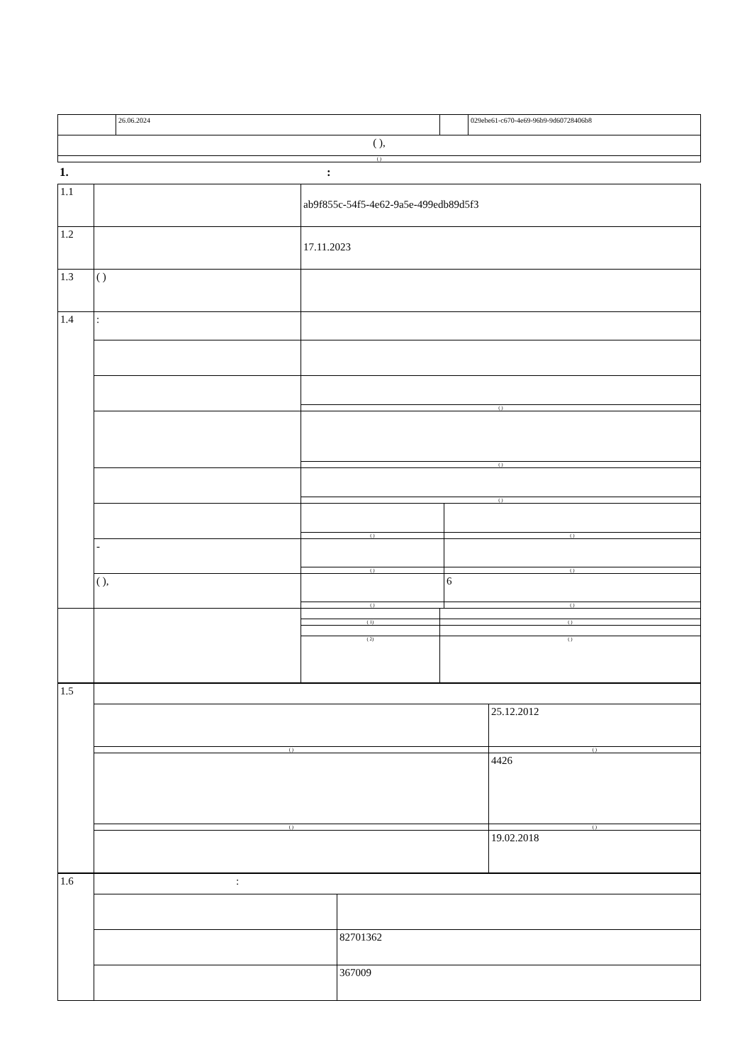| | 26.06.2024 | | 029ebe61-c670-4e69-96b9-9d60728406b8 |
| ( ), | | | |
| ( ) | | | |
1. :
| 1.1 | | ab9f855c-54f5-4e62-9a5e-499edb89d5f3 | |
| 1.2 | | 17.11.2023 | |
| 1.3 | ( ) | | |
| 1.4 | : | | |
| | | ( ) | |
| | | ( ) | |
| | | ( ) | |
| | | ( ) | ( ) |
| | - | | |
| | | ( ) | ( ) |
| | ( ), | | 6 |
| | | ( ) | ( ) |
| | | ( 1) ( 2) | ( ) ( ) |
| 1.5 | | |
| | | 25.12.2012 |
| | ( ) | ( ) |
| | | 4426 |
| | ( ) | ( ) |
| | | 19.02.2018 |
| 1.6 | : | |
| | | 82701362 |
| | | 367009 |